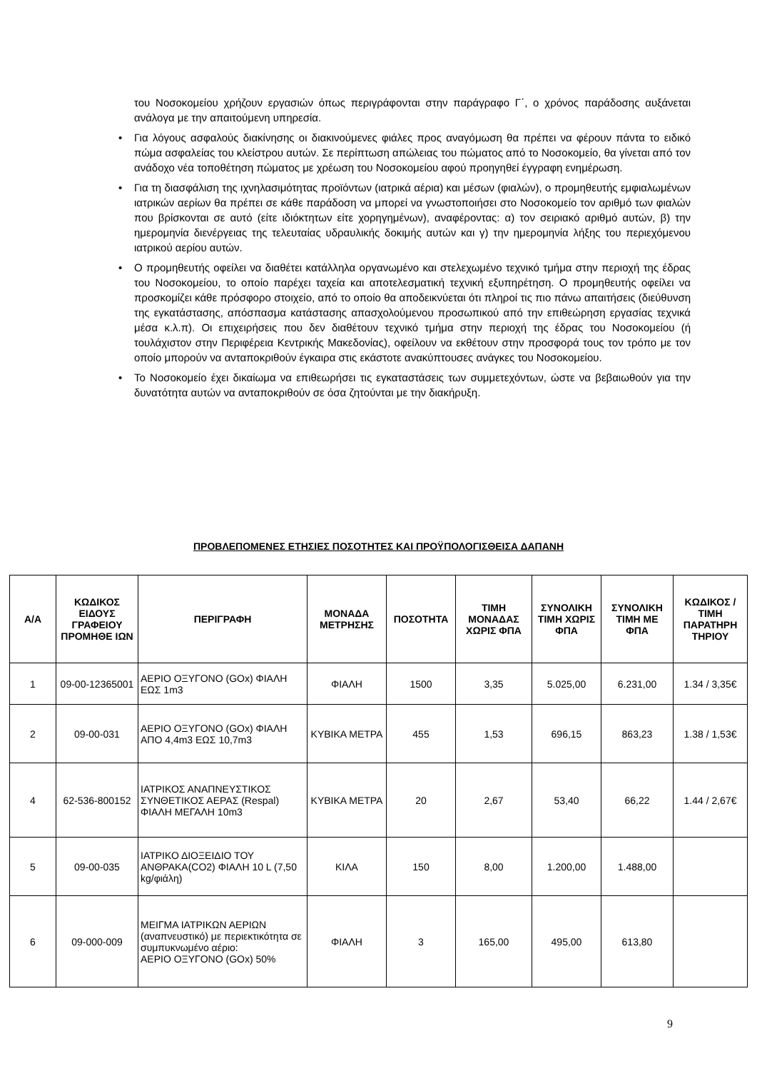του Νοσοκομείου χρήζουν εργασιών όπως περιγράφονται στην παράγραφο Γ΄, ο χρόνος παράδοσης αυξάνεται ανάλογα με την απαιτούμενη υπηρεσία.
• Για λόγους ασφαλούς διακίνησης οι διακινούμενες φιάλες προς αναγόμωση θα πρέπει να φέρουν πάντα το ειδικό πώμα ασφαλείας του κλείστρου αυτών. Σε περίπτωση απώλειας του πώματος από το Νοσοκομείο, θα γίνεται από τον ανάδοχο νέα τοποθέτηση πώματος με χρέωση του Νοσοκομείου αφού προηγηθεί έγγραφη ενημέρωση.
• Για τη διασφάλιση της ιχνηλασιμότητας προϊόντων (ιατρικά αέρια) και μέσων (φιαλών), ο προμηθευτής εμφιαλωμένων ιατρικών αερίων θα πρέπει σε κάθε παράδοση να μπορεί να γνωστοποιήσει στο Νοσοκομείο τον αριθμό των φιαλών που βρίσκονται σε αυτό (είτε ιδιόκτητων είτε χορηγημένων), αναφέροντας: α) τον σειριακό αριθμό αυτών, β) την ημερομηνία διενέργειας της τελευταίας υδραυλικής δοκιμής αυτών και γ) την ημερομηνία λήξης του περιεχόμενου ιατρικού αερίου αυτών.
• Ο προμηθευτής οφείλει να διαθέτει κατάλληλα οργανωμένο και στελεχωμένο τεχνικό τμήμα στην περιοχή της έδρας του Νοσοκομείου, το οποίο παρέχει ταχεία και αποτελεσματική τεχνική εξυπηρέτηση. Ο προμηθευτής οφείλει να προσκομίζει κάθε πρόσφορο στοιχείο, από το οποίο θα αποδεικνύεται ότι πληροί τις πιο πάνω απαιτήσεις (διεύθυνση της εγκατάστασης, απόσπασμα κατάστασης απασχολούμενου προσωπικού από την επιθεώρηση εργασίας τεχνικά μέσα κ.λ.π). Οι επιχειρήσεις που δεν διαθέτουν τεχνικό τμήμα στην περιοχή της έδρας του Νοσοκομείου (ή τουλάχιστον στην Περιφέρεια Κεντρικής Μακεδονίας), οφείλουν να εκθέτουν στην προσφορά τους τον τρόπο με τον οποίο μπορούν να ανταποκριθούν έγκαιρα στις εκάστοτε ανακύπτουσες ανάγκες του Νοσοκομείου.
• Το Νοσοκομείο έχει δικαίωμα να επιθεωρήσει τις εγκαταστάσεις των συμμετεχόντων, ώστε να βεβαιωθούν για την δυνατότητα αυτών να ανταποκριθούν σε όσα ζητούνται με την διακήρυξη.
ΠΡΟΒΛΕΠΟΜΕΝΕΣ ΕΤΗΣΙΕΣ ΠΟΣΟΤΗΤΕΣ ΚΑΙ ΠΡΟΫΠΟΛΟΓΙΣΘΕΙΣΑ ΔΑΠΑΝΗ
| Α/Α | ΚΩΔΙΚΟΣ ΕΙΔΟΥΣ ΓΡΑΦΕΙΟΥ ΠΡΟΜΗΘΕ ΙΩΝ | ΠΕΡΙΓΡΑΦΗ | ΜΟΝΑΔΑ ΜΕΤΡΗΣΗΣ | ΠΟΣΟΤΗΤΑ | ΤΙΜΗ ΜΟΝΑΔΑΣ ΧΩΡΙΣ ΦΠΑ | ΣΥΝΟΛΙΚΗ ΤΙΜΗ ΧΩΡΙΣ ΦΠΑ | ΣΥΝΟΛΙΚΗ ΤΙΜΗ ΜΕ ΦΠΑ | ΚΩΔΙΚΟΣ / ΤΙΜΗ ΠΑΡΑΤΗΡΗ ΤΗΡΙΟΥ |
| --- | --- | --- | --- | --- | --- | --- | --- | --- |
| 1 | 09-00-12365001 | ΑΕΡΙΟ ΟΞΥΓΟΝΟ (GOx) ΦΙΑΛΗ ΕΩΣ 1m3 | ΦΙΑΛΗ | 1500 | 3,35 | 5.025,00 | 6.231,00 | 1.34 / 3,35€ |
| 2 | 09-00-031 | ΑΕΡΙΟ ΟΞΥΓΟΝΟ (GOx) ΦΙΑΛΗ ΑΠΟ 4,4m3 ΕΩΣ 10,7m3 | ΚΥΒΙΚΑ ΜΕΤΡΑ | 455 | 1,53 | 696,15 | 863,23 | 1.38 / 1,53€ |
| 4 | 62-536-800152 | ΙΑΤΡΙΚΟΣ ΑΝΑΠΝΕΥΣΤΙΚΟΣ ΣΥΝΘΕΤΙΚΟΣ ΑΕΡΑΣ (Respal) ΦΙΑΛΗ ΜΕΓΑΛΗ 10m3 | ΚΥΒΙΚΑ ΜΕΤΡΑ | 20 | 2,67 | 53,40 | 66,22 | 1.44 / 2,67€ |
| 5 | 09-00-035 | ΙΑΤΡΙΚΟ ΔΙΟΞΕΙΔΙΟ ΤΟΥ ΑΝΘΡΑΚΑ(CO2) ΦΙΑΛΗ 10 L (7,50 kg/φιάλη) | ΚΙΛΑ | 150 | 8,00 | 1.200,00 | 1.488,00 | |
| 6 | 09-000-009 | ΜΕΙΓΜΑ ΙΑΤΡΙΚΩΝ ΑΕΡΙΩΝ (αναπνευστικό) με περιεκτικότητα σε συμπυκνωμένο αέριο: ΑΕΡΙΟ ΟΞΥΓΟΝΟ (GOx) 50% | ΦΙΑΛΗ | 3 | 165,00 | 495,00 | 613,80 | |
9